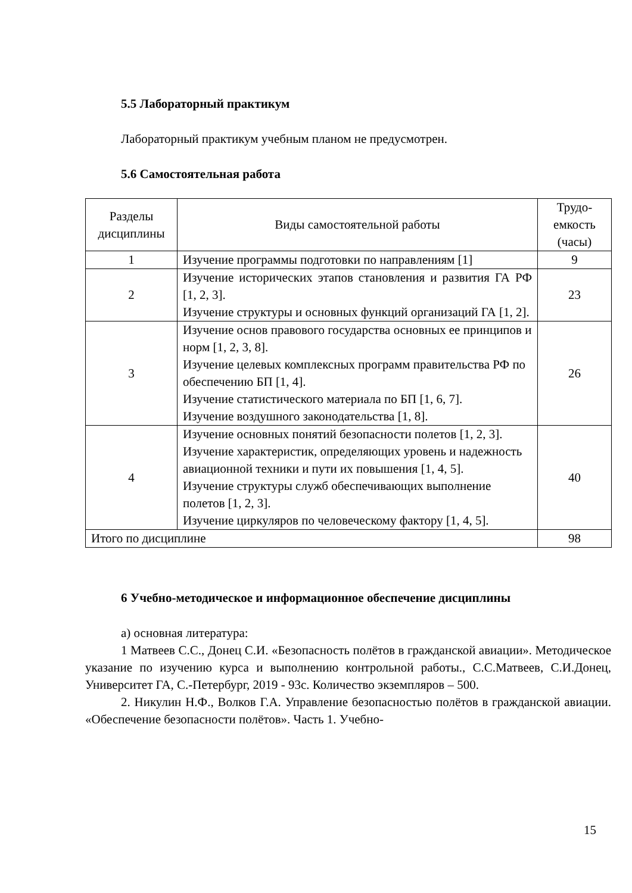5.5 Лабораторный практикум
Лабораторный практикум учебным планом не предусмотрен.
5.6 Самостоятельная работа
| Разделы дисциплины | Виды самостоятельной работы | Трудо-емкость (часы) |
| --- | --- | --- |
| 1 | Изучение программы подготовки по направлениям [1] | 9 |
| 2 | Изучение исторических этапов становления и развития ГА РФ [1, 2, 3]. Изучение структуры и основных функций организаций ГА [1, 2]. | 23 |
| 3 | Изучение основ правового государства основных ее принципов и норм [1, 2, 3, 8]. Изучение целевых комплексных программ правительства РФ по обеспечению БП [1, 4]. Изучение статистического материала по БП [1, 6, 7]. Изучение воздушного законодательства [1, 8]. | 26 |
| 4 | Изучение основных понятий безопасности полетов [1, 2, 3]. Изучение характеристик, определяющих уровень и надежность авиационной техники и пути их повышения [1, 4, 5]. Изучение структуры служб обеспечивающих выполнение полетов [1, 2, 3]. Изучение циркуляров по человеческому фактору [1, 4, 5]. | 40 |
| Итого по дисциплине | | 98 |
6 Учебно-методическое и информационное обеспечение дисциплины
а) основная литература:
1 Матвеев С.С., Донец С.И. «Безопасность полётов в гражданской авиации». Методическое указание по изучению курса и выполнению контрольной работы., С.С.Матвеев, С.И.Донец, Университет ГА, С.-Петербург, 2019 - 93с. Количество экземпляров – 500.
2. Никулин Н.Ф., Волков Г.А. Управление безопасностью полётов в гражданской авиации. «Обеспечение безопасности полётов». Часть 1. Учебно-
15